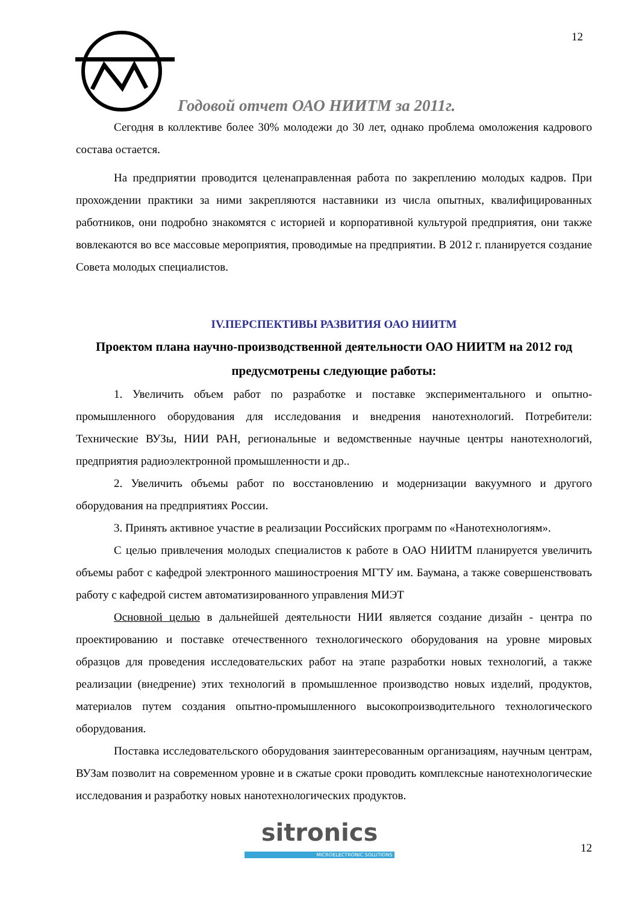12
Годовой отчет ОАО НИИТМ за 2011г.
Сегодня в коллективе более 30% молодежи до 30 лет, однако проблема омоложения кадрового состава остается.
На предприятии проводится целенаправленная работа по закреплению молодых кадров. При прохождении практики за ними закрепляются наставники из числа опытных, квалифицированных работников, они подробно знакомятся с историей и корпоративной культурой предприятия, они также вовлекаются во все массовые мероприятия, проводимые на предприятии. В 2012 г. планируется создание Совета молодых специалистов.
IV.ПЕРСПЕКТИВЫ РАЗВИТИЯ ОАО НИИТМ
Проектом плана научно-производственной деятельности ОАО НИИТМ на 2012 год предусмотрены следующие работы:
1. Увеличить объем работ по разработке и поставке экспериментального и опытно-промышленного оборудования для исследования и внедрения нанотехнологий. Потребители: Технические ВУЗы, НИИ РАН, региональные и ведомственные научные центры нанотехнологий, предприятия радиоэлектронной промышленности и др..
2. Увеличить объемы работ по восстановлению и модернизации вакуумного и другого оборудования на предприятиях России.
3. Принять активное участие в реализации Российских программ по «Нанотехнологиям».
С целью привлечения молодых специалистов к работе в ОАО НИИТМ планируется увеличить объемы работ с кафедрой электронного машиностроения МГТУ им. Баумана, а также совершенствовать работу с кафедрой систем автоматизированного управления МИЭТ
Основной целью в дальнейшей деятельности НИИ является создание дизайн - центра по проектированию и поставке отечественного технологического оборудования на уровне мировых образцов для проведения исследовательских работ на этапе разработки новых технологий, а также реализации (внедрение) этих технологий в промышленное производство новых изделий, продуктов, материалов путем создания опытно-промышленного высокопроизводительного технологического оборудования.
Поставка исследовательского оборудования заинтересованным организациям, научным центрам, ВУЗам позволит на современном уровне и в сжатые сроки проводить комплексные нанотехнологические исследования и разработку новых нанотехнологических продуктов.
sitronics
MICROELECTRONIC SOLUTIONS
12